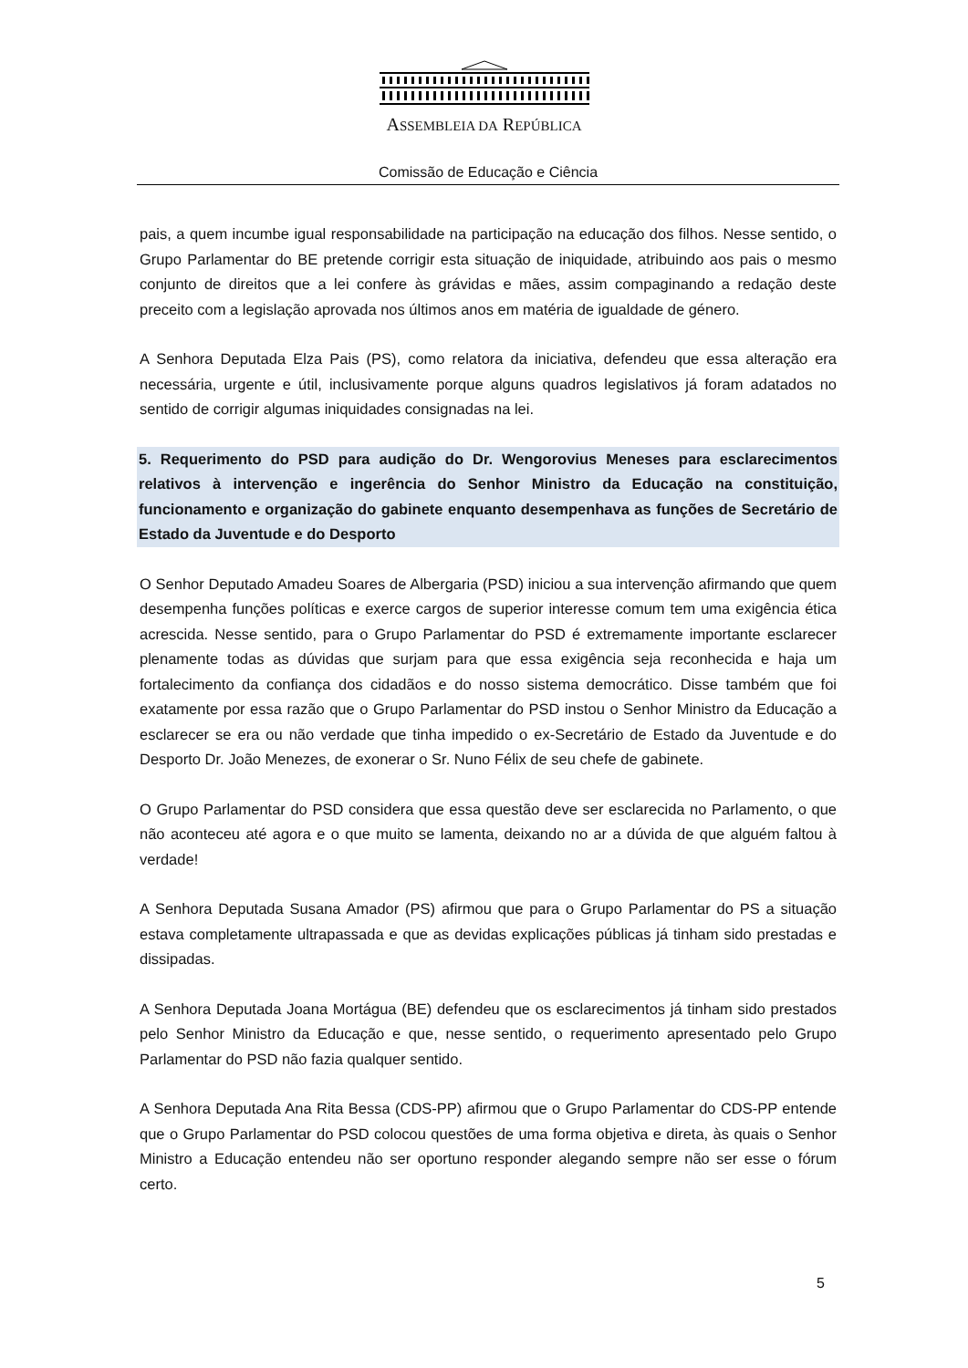ASSEMBLEIA DA REPÚBLICA
Comissão de Educação e Ciência
pais, a quem incumbe igual responsabilidade na participação na educação dos filhos. Nesse sentido, o Grupo Parlamentar do BE pretende corrigir esta situação de iniquidade, atribuindo aos pais o mesmo conjunto de direitos que a lei confere às grávidas e mães, assim compaginando a redação deste preceito com a legislação aprovada nos últimos anos em matéria de igualdade de género.
A Senhora Deputada Elza Pais (PS), como relatora da iniciativa, defendeu que essa alteração era necessária, urgente e útil, inclusivamente porque alguns quadros legislativos já foram adatados no sentido de corrigir algumas iniquidades consignadas na lei.
5. Requerimento do PSD para audição do Dr. Wengorovius Meneses para esclarecimentos relativos à intervenção e ingerência do Senhor Ministro da Educação na constituição, funcionamento e organização do gabinete enquanto desempenhava as funções de Secretário de Estado da Juventude e do Desporto
O Senhor Deputado Amadeu Soares de Albergaria (PSD) iniciou a sua intervenção afirmando que quem desempenha funções políticas e exerce cargos de superior interesse comum tem uma exigência ética acrescida. Nesse sentido, para o Grupo Parlamentar do PSD é extremamente importante esclarecer plenamente todas as dúvidas que surjam para que essa exigência seja reconhecida e haja um fortalecimento da confiança dos cidadãos e do nosso sistema democrático. Disse também que foi exatamente por essa razão que o Grupo Parlamentar do PSD instou o Senhor Ministro da Educação a esclarecer se era ou não verdade que tinha impedido o ex-Secretário de Estado da Juventude e do Desporto Dr. João Menezes, de exonerar o Sr. Nuno Félix de seu chefe de gabinete.
O Grupo Parlamentar do PSD considera que essa questão deve ser esclarecida no Parlamento, o que não aconteceu até agora e o que muito se lamenta, deixando no ar a dúvida de que alguém faltou à verdade!
A Senhora Deputada Susana Amador (PS) afirmou que para o Grupo Parlamentar do PS a situação estava completamente ultrapassada e que as devidas explicações públicas já tinham sido prestadas e dissipadas.
A Senhora Deputada Joana Mortágua (BE) defendeu que os esclarecimentos já tinham sido prestados pelo Senhor Ministro da Educação e que, nesse sentido, o requerimento apresentado pelo Grupo Parlamentar do PSD não fazia qualquer sentido.
A Senhora Deputada Ana Rita Bessa (CDS-PP) afirmou que o Grupo Parlamentar do CDS-PP entende que o Grupo Parlamentar do PSD colocou questões de uma forma objetiva e direta, às quais o Senhor Ministro a Educação entendeu não ser oportuno responder alegando sempre não ser esse o fórum certo.
5